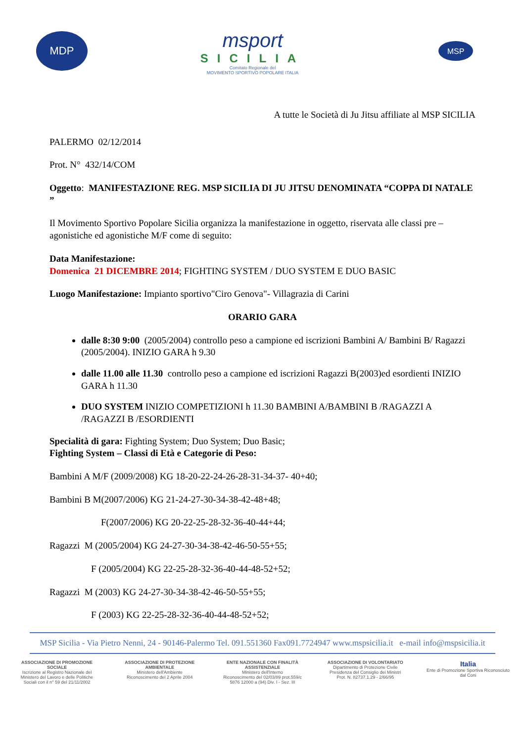MDP
msport
SICILIA
Comitato Regionale del
MOVIMENTO SPORTIVO POPOLARE ITALIA
MSP
A tutte le Società di Ju Jitsu affiliate al MSP SICILIA
PALERMO 02/12/2014
Prot. N° 432/14/COM
Oggetto: MANIFESTAZIONE REG. MSP SICILIA DI JU JITSU DENOMINATA “COPPA DI NATALE ”
Il Movimento Sportivo Popolare Sicilia organizza la manifestazione in oggetto, riservata alle classi pre – agonistiche ed agonistiche M/F come di seguito:
Data Manifestazione:
Domenica 21 DICEMBRE 2014; FIGHTING SYSTEM / DUO SYSTEM E DUO BASIC
Luogo Manifestazione: Impianto sportivo"Ciro Genova"- Villagrazia di Carini
ORARIO GARA
dalle 8:30 9:00 (2005/2004) controllo peso a campione ed iscrizioni Bambini A/ Bambini B/ Ragazzi (2005/2004). INIZIO GARA h 9.30
dalle 11.00 alle 11.30 controllo peso a campione ed iscrizioni Ragazzi B(2003)ed esordienti INIZIO GARA h 11.30
DUO SYSTEM INIZIO COMPETIZIONI h 11.30 BAMBINI A/BAMBINI B /RAGAZZI A /RAGAZZI B /ESORDIENTI
Specialità di gara: Fighting System; Duo System; Duo Basic;
Fighting System – Classi di Età e Categorie di Peso:
Bambini A M/F (2009/2008) KG 18-20-22-24-26-28-31-34-37- 40+40;
Bambini B M(2007/2006) KG 21-24-27-30-34-38-42-48+48;
F(2007/2006) KG 20-22-25-28-32-36-40-44+44;
Ragazzi M (2005/2004) KG 24-27-30-34-38-42-46-50-55+55;
F (2005/2004) KG 22-25-28-32-36-40-44-48-52+52;
Ragazzi M (2003) KG 24-27-30-34-38-42-46-50-55+55;
F (2003) KG 22-25-28-32-36-40-44-48-52+52;
MSP Sicilia - Via Pietro Nenni, 24 - 90146-Palermo Tel. 091.551360 Fax091.7724947 www.mspsicilia.it e-mail info@mspsicilia.it
ASSOCIAZIONE DI PROMOZIONE SOCIALE
Iscrizione al Registro Nazionale del Ministero del Lavoro e delle Politiche Sociali con il n° 59 del 21/11/2002
ASSOCIAZIONE DI PROTEZIONE AMBIENTALE
Ministero dell'Ambiente
Riconoscimento del 2 Aprile 2004
ENTE NAZIONALE CON FINALITÀ ASSISTENZIALE
Ministero dell'Interno
Riconoscimento del 02/03/89 prot.559/c 5876 12000 a (94) Div. I - Sez. III
ASSOCIAZIONE DI VOLONTARIATO
Dipartimento di Protezione Civile
Presidenza del Consiglio dei Ministri
Prot. N. 82737.1.29 - 2/66/95
Italia
Ente di Promozione Sportiva Riconosciuto dal Coni